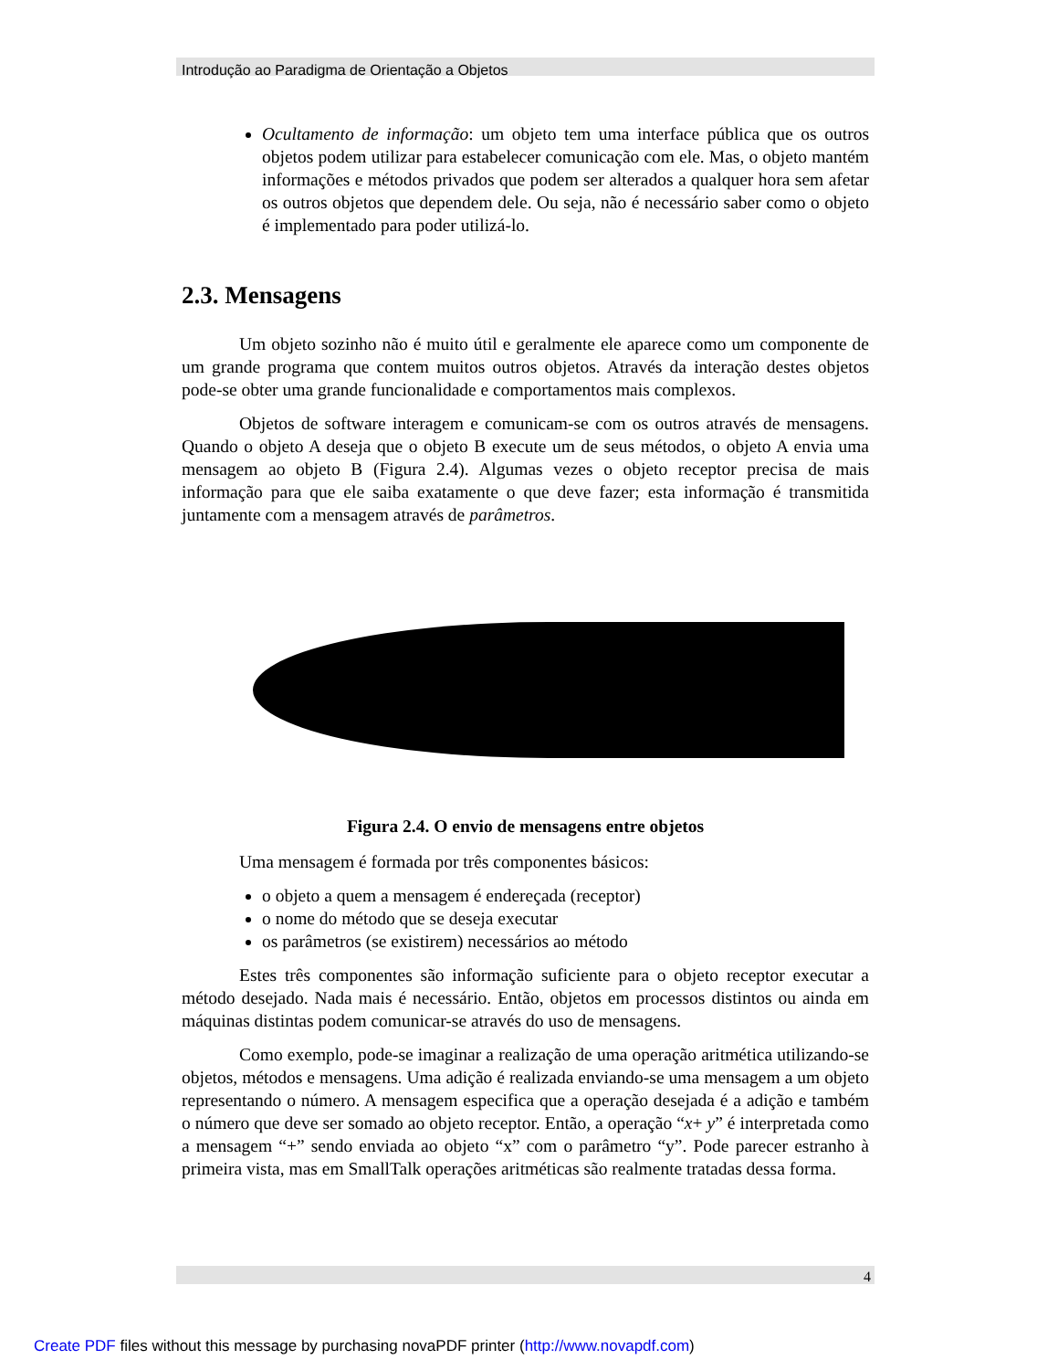Introdução ao Paradigma de Orientação a Objetos
Ocultamento de informação: um objeto tem uma interface pública que os outros objetos podem utilizar para estabelecer comunicação com ele. Mas, o objeto mantém informações e métodos privados que podem ser alterados a qualquer hora sem afetar os outros objetos que dependem dele. Ou seja, não é necessário saber como o objeto é implementado para poder utilizá-lo.
2.3. Mensagens
Um objeto sozinho não é muito útil e geralmente ele aparece como um componente de um grande programa que contem muitos outros objetos. Através da interação destes objetos pode-se obter uma grande funcionalidade e comportamentos mais complexos.
Objetos de software interagem e comunicam-se com os outros através de mensagens. Quando o objeto A deseja que o objeto B execute um de seus métodos, o objeto A envia uma mensagem ao objeto B (Figura 2.4). Algumas vezes o objeto receptor precisa de mais informação para que ele saiba exatamente o que deve fazer; esta informação é transmitida juntamente com a mensagem através de parâmetros.
Figura 2.4. O envio de mensagens entre objetos
Uma mensagem é formada por três componentes básicos:
o objeto a quem a mensagem é endereçada (receptor)
o nome do método que se deseja executar
os parâmetros (se existirem) necessários ao método
Estes três componentes são informação suficiente para o objeto receptor executar a método desejado. Nada mais é necessário. Então, objetos em processos distintos ou ainda em máquinas distintas podem comunicar-se através do uso de mensagens.
Como exemplo, pode-se imaginar a realização de uma operação aritmética utilizando-se objetos, métodos e mensagens. Uma adição é realizada enviando-se uma mensagem a um objeto representando o número. A mensagem especifica que a operação desejada é a adição e também o número que deve ser somado ao objeto receptor. Então, a operação “x+ y” é interpretada como a mensagem “+” sendo enviada ao objeto “x” com o parâmetro “y”. Pode parecer estranho à primeira vista, mas em SmallTalk operações aritméticas são realmente tratadas dessa forma.
4
Create PDF files without this message by purchasing novaPDF printer (http://www.novapdf.com)